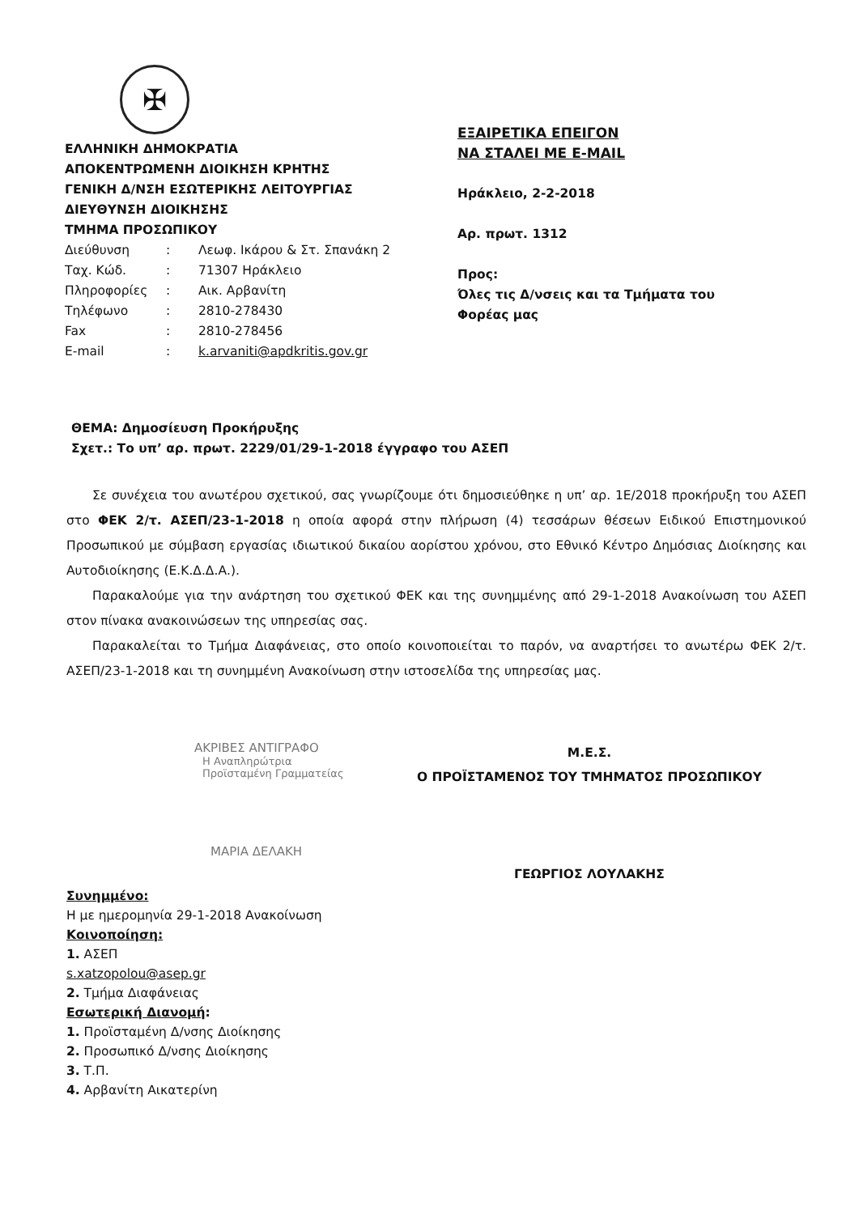✠
ΕΛΛΗΝΙΚΗ ΔΗΜΟΚΡΑΤΙΑ
ΑΠΟΚΕΝΤΡΩΜΕΝΗ ΔΙΟΙΚΗΣΗ ΚΡΗΤΗΣ
ΓΕΝΙΚΗ Δ/ΝΣΗ ΕΣΩΤΕΡΙΚΗΣ ΛΕΙΤΟΥΡΓΙΑΣ
ΔΙΕΥΘΥΝΣΗ ΔΙΟΙΚΗΣΗΣ
ΤΜΗΜΑ ΠΡΟΣΩΠΙΚΟΥ
| Διεύθυνση | : | Λεωφ. Ικάρου & Στ. Σπανάκη 2 |
| Ταχ. Κώδ. | : | 71307 Ηράκλειο |
| Πληροφορίες | : | Αικ. Αρβανίτη |
| Τηλέφωνο | : | 2810-278430 |
| Fax | : | 2810-278456 |
| E-mail | : | k.arvaniti@apdkritis.gov.gr |
ΕΞΑΙΡΕΤΙΚΑ ΕΠΕΙΓΟΝ
ΝΑ ΣΤΑΛΕΙ ΜΕ E-MAIL
Ηράκλειο, 2-2-2018
Αρ. πρωτ. 1312
Προς:
Όλες τις Δ/νσεις και τα Τμήματα του
Φορέας μας
ΘΕΜΑ: Δημοσίευση Προκήρυξης
Σχετ.: Το υπ’ αρ. πρωτ. 2229/01/29-1-2018 έγγραφο του ΑΣΕΠ
Σε συνέχεια του ανωτέρου σχετικού, σας γνωρίζουμε ότι δημοσιεύθηκε η υπ’ αρ. 1Ε/2018 προκήρυξη του ΑΣΕΠ στο ΦΕΚ 2/τ. ΑΣΕΠ/23-1-2018 η οποία αφορά στην πλήρωση (4) τεσσάρων θέσεων Ειδικού Επιστημονικού Προσωπικού με σύμβαση εργασίας ιδιωτικού δικαίου αορίστου χρόνου, στο Εθνικό Κέντρο Δημόσιας Διοίκησης και Αυτοδιοίκησης (Ε.Κ.Δ.Δ.Α.).
Παρακαλούμε για την ανάρτηση του σχετικού ΦΕΚ και της συνημμένης από 29-1-2018 Ανακοίνωση του ΑΣΕΠ στον πίνακα ανακοινώσεων της υπηρεσίας σας.
Παρακαλείται το Τμήμα Διαφάνειας, στο οποίο κοινοποιείται το παρόν, να αναρτήσει το ανωτέρω ΦΕΚ 2/τ. ΑΣΕΠ/23-1-2018 και τη συνημμένη Ανακοίνωση στην ιστοσελίδα της υπηρεσίας μας.
ΑΚΡΙΒΕΣ ΑΝΤΙΓΡΑΦΟ
Η Αναπληρώτρια Προϊσταμένη Γραμματείας
ΜΑΡΙΑ ΔΕΛΑΚΗ
Μ.Ε.Σ.
Ο ΠΡΟΪΣΤΑΜΕΝΟΣ ΤΟΥ ΤΜΗΜΑΤΟΣ ΠΡΟΣΩΠΙΚΟΥ
ΓΕΩΡΓΙΟΣ ΛΟΥΛΑΚΗΣ
Συνημμένο:
Η με ημερομηνία 29-1-2018 Ανακοίνωση
Κοινοποίηση:
1. ΑΣΕΠ
s.xatzopolou@asep.gr
2. Τμήμα Διαφάνειας
Εσωτερική Διανομή:
1. Προϊσταμένη Δ/νσης Διοίκησης
2. Προσωπικό Δ/νσης Διοίκησης
3. Τ.Π.
4. Αρβανίτη Αικατερίνη